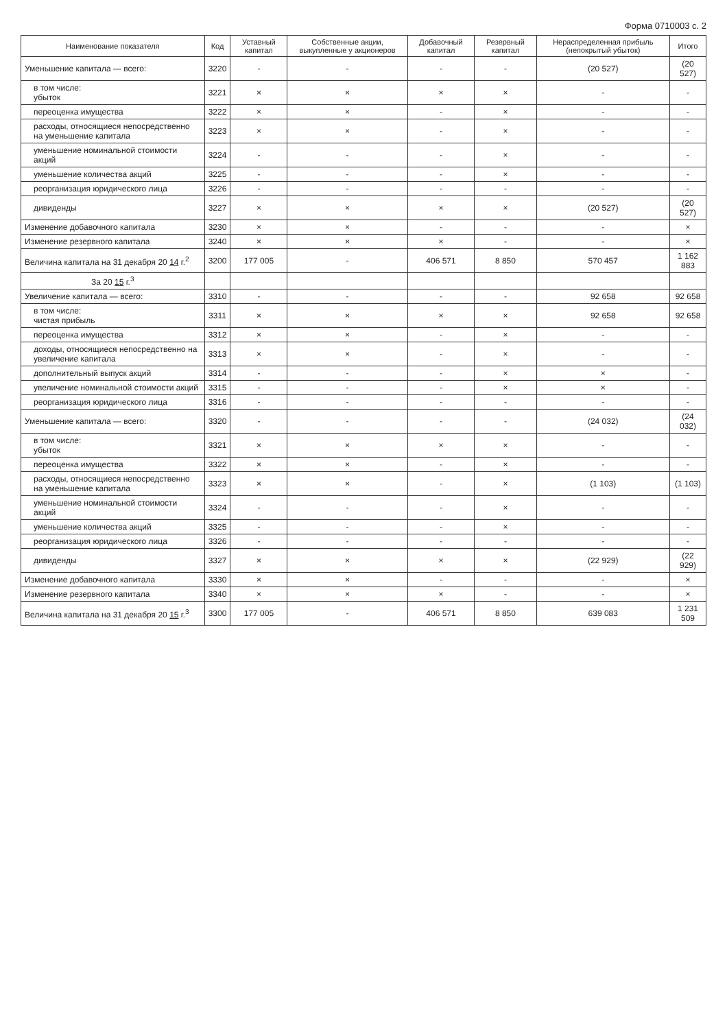Форма 0710003 с. 2
| Наименование показателя | Код | Уставный капитал | Собственные акции, выкупленные у акционеров | Добавочный капитал | Резервный капитал | Нераспределенная прибыль (непокрытый убыток) | Итого |
| --- | --- | --- | --- | --- | --- | --- | --- |
| Уменьшение капитала — всего: | 3220 | - | - | - | - | (20 527) | (20 527) |
| в том числе: убыток | 3221 | × | × | × | × | - | - |
| переоценка имущества | 3222 | × | × | - | × | - | - |
| расходы, относящиеся непосредственно на уменьшение капитала | 3223 | × | × | - | × | - | - |
| уменьшение номинальной стоимости акций | 3224 | - | - | - | × | - | - |
| уменьшение количества акций | 3225 | - | - | - | × | - | - |
| реорганизация юридического лица | 3226 | - | - | - | - | - | - |
| дивиденды | 3227 | × | × | × | × | (20 527) | (20 527) |
| Изменение добавочного капитала | 3230 | × | × | - | - | - | × |
| Изменение резервного капитала | 3240 | × | × | × | - | - | × |
| Величина капитала на 31 декабря 20 14 г.<sup>2</sup> | 3200 | 177 005 | - | 406 571 | 8 850 | 570 457 | 1 162 883 |
| За 20 15 г.<sup>3</sup> | | | | | | | |
| Увеличение капитала — всего: | 3310 | - | - | - | - | 92 658 | 92 658 |
| в том числе: чистая прибыль | 3311 | × | × | × | × | 92 658 | 92 658 |
| переоценка имущества | 3312 | × | × | - | × | - | - |
| доходы, относящиеся непосредственно на увеличение капитала | 3313 | × | × | - | × | - | - |
| дополнительный выпуск акций | 3314 | - | - | - | × | × | - |
| увеличение номинальной стоимости акций | 3315 | - | - | - | × | × | - |
| реорганизация юридического лица | 3316 | - | - | - | - | - | - |
| Уменьшение капитала — всего: | 3320 | - | - | - | - | (24 032) | (24 032) |
| в том числе: убыток | 3321 | × | × | × | × | - | - |
| переоценка имущества | 3322 | × | × | - | × | - | - |
| расходы, относящиеся непосредственно на уменьшение капитала | 3323 | × | × | - | × | (1 103) | (1 103) |
| уменьшение номинальной стоимости акций | 3324 | - | - | - | × | - | - |
| уменьшение количества акций | 3325 | - | - | - | × | - | - |
| реорганизация юридического лица | 3326 | - | - | - | - | - | - |
| дивиденды | 3327 | × | × | × | × | (22 929) | (22 929) |
| Изменение добавочного капитала | 3330 | × | × | - | - | - | × |
| Изменение резервного капитала | 3340 | × | × | × | - | - | × |
| Величина капитала на 31 декабря 20 15 г.<sup>3</sup> | 3300 | 177 005 | - | 406 571 | 8 850 | 639 083 | 1 231 509 |